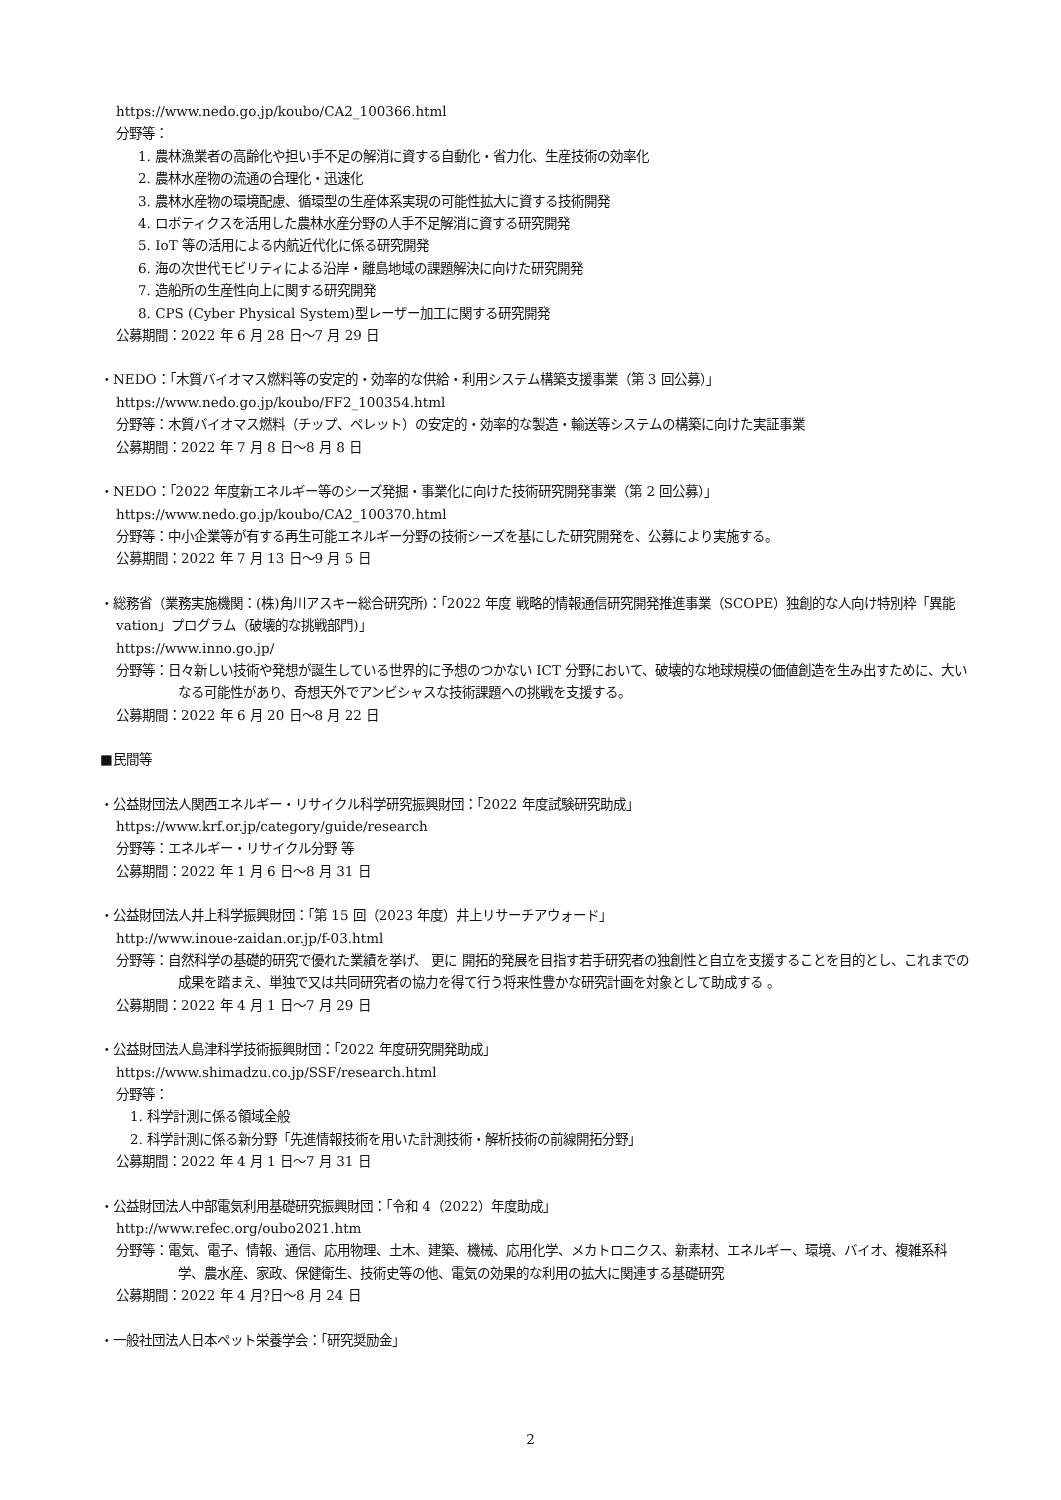https://www.nedo.go.jp/koubo/CA2_100366.html
分野等：
1. 農林漁業者の高齢化や担い手不足の解消に資する自動化・省力化、生産技術の効率化
2. 農林水産物の流通の合理化・迅速化
3. 農林水産物の環境配慮、循環型の生産体系実現の可能性拡大に資する技術開発
4. ロボティクスを活用した農林水産分野の人手不足解消に資する研究開発
5. IoT 等の活用による内航近代化に係る研究開発
6. 海の次世代モビリティによる沿岸・離島地域の課題解決に向けた研究開発
7. 造船所の生産性向上に関する研究開発
8. CPS (Cyber Physical System)型レーザー加工に関する研究開発
公募期間：2022 年 6 月 28 日～7 月 29 日
・NEDO：「木質バイオマス燃料等の安定的・効率的な供給・利用システム構築支援事業（第 3 回公募）」
https://www.nedo.go.jp/koubo/FF2_100354.html
分野等：木質バイオマス燃料（チップ、ペレット）の安定的・効率的な製造・輸送等システムの構築に向けた実証事業
公募期間：2022 年 7 月 8 日～8 月 8 日
・NEDO：「2022 年度新エネルギー等のシーズ発掘・事業化に向けた技術研究開発事業（第 2 回公募）」
https://www.nedo.go.jp/koubo/CA2_100370.html
分野等：中小企業等が有する再生可能エネルギー分野の技術シーズを基にした研究開発を、公募により実施する。
公募期間：2022 年 7 月 13 日～9 月 5 日
・総務省（業務実施機関：(株)角川アスキー総合研究所)：「2022 年度 戦略的情報通信研究開発推進事業（SCOPE）独創的な人向け特別枠「異能 vation」プログラム（破壊的な挑戦部門)」
https://www.inno.go.jp/
分野等：日々新しい技術や発想が誕生している世界的に予想のつかない ICT 分野において、破壊的な地球規模の価値創造を生み出すために、大いなる可能性があり、奇想天外でアンビシャスな技術課題への挑戦を支援する。
公募期間：2022 年 6 月 20 日～8 月 22 日
■民間等
・公益財団法人関西エネルギー・リサイクル科学研究振興財団：「2022 年度試験研究助成」
https://www.krf.or.jp/category/guide/research
分野等：エネルギー・リサイクル分野 等
公募期間：2022 年 1 月 6 日～8 月 31 日
・公益財団法人井上科学振興財団：「第 15 回（2023 年度）井上リサーチアウォード」
http://www.inoue-zaidan.or.jp/f-03.html
分野等：自然科学の基礎的研究で優れた業績を挙げ、 更に 開拓的発展を目指す若手研究者の独創性と自立を支援することを目的とし、これまでの成果を踏まえ、単独で又は共同研究者の協力を得て行う将来性豊かな研究計画を対象として助成する 。
公募期間：2022 年 4 月 1 日～7 月 29 日
・公益財団法人島津科学技術振興財団：「2022 年度研究開発助成」
https://www.shimadzu.co.jp/SSF/research.html
分野等：
1. 科学計測に係る領域全般
2. 科学計測に係る新分野「先進情報技術を用いた計測技術・解析技術の前線開拓分野」
公募期間：2022 年 4 月 1 日～7 月 31 日
・公益財団法人中部電気利用基礎研究振興財団：「令和 4（2022）年度助成」
http://www.refec.org/oubo2021.htm
分野等：電気、電子、情報、通信、応用物理、土木、建築、機械、応用化学、メカトロニクス、新素材、エネルギー、環境、バイオ、複雑系科学、農水産、家政、保健衛生、技術史等の他、電気の効果的な利用の拡大に関連する基礎研究
公募期間：2022 年 4 月?日～8 月 24 日
・一般社団法人日本ペット栄養学会：「研究奨励金」
2